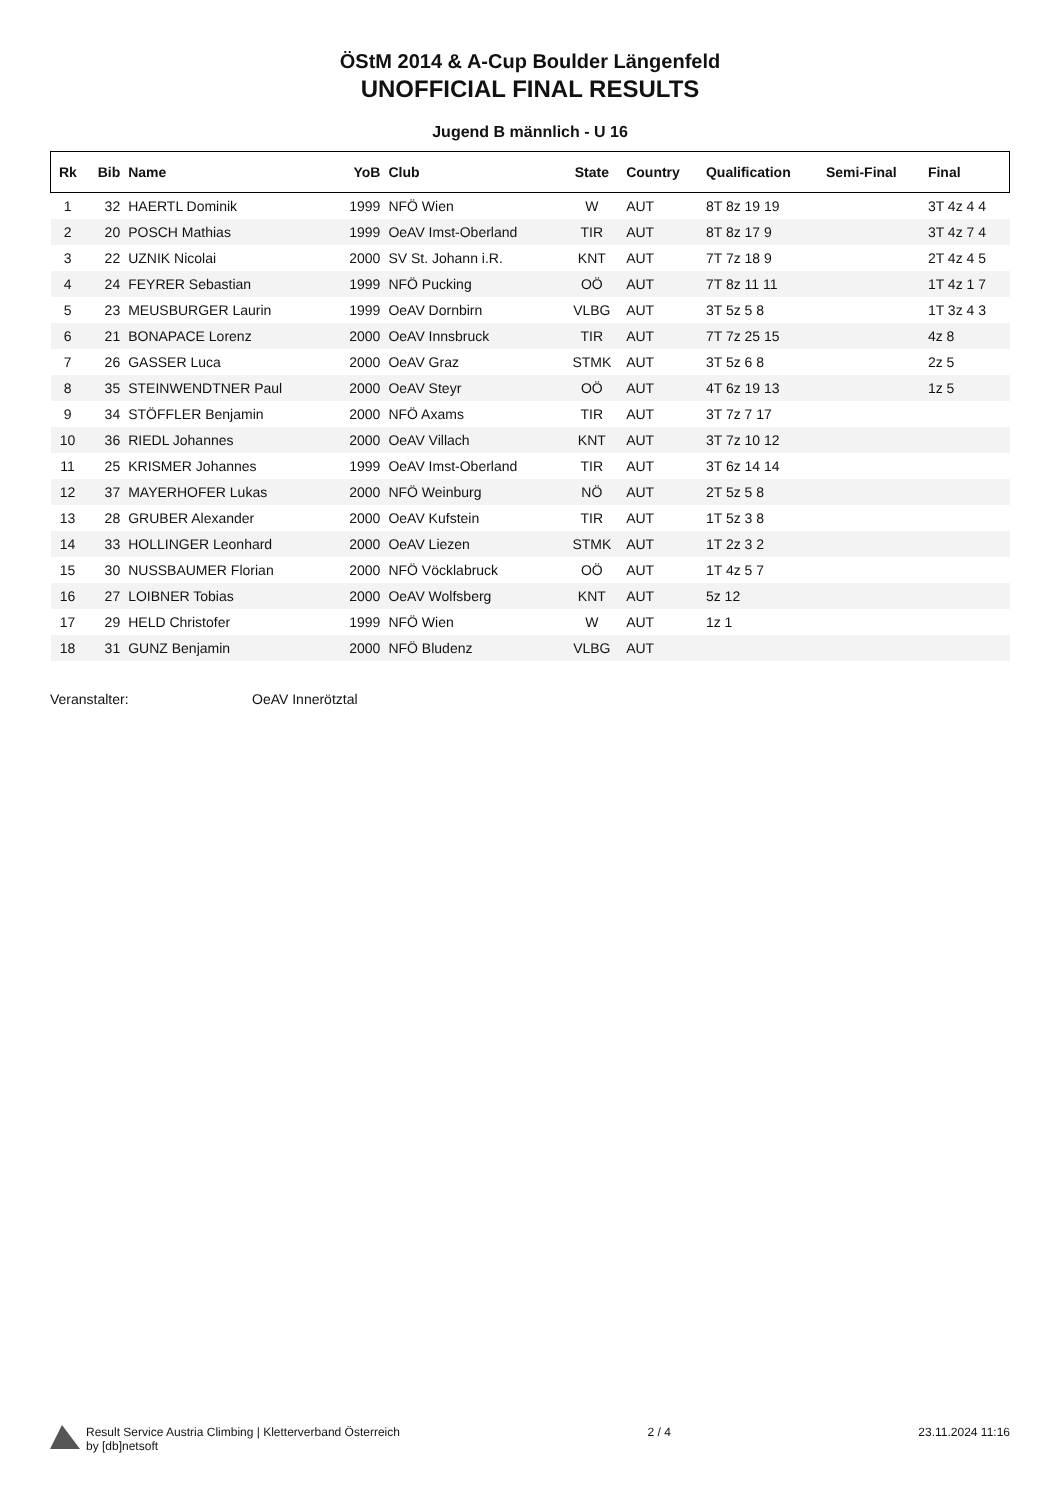ÖStM 2014 & A-Cup Boulder Längenfeld
UNOFFICIAL FINAL RESULTS
Jugend B männlich - U 16
| Rk | Bib | Name | YoB | Club | State | Country | Qualification | Semi-Final | Final |
| --- | --- | --- | --- | --- | --- | --- | --- | --- | --- |
| 1 | 32 | HAERTL Dominik | 1999 | NFÖ Wien | W | AUT | 8T 8z 19 19 | | 3T 4z 4 4 |
| 2 | 20 | POSCH Mathias | 1999 | OeAV Imst-Oberland | TIR | AUT | 8T 8z 17 9 | | 3T 4z 7 4 |
| 3 | 22 | UZNIK Nicolai | 2000 | SV St. Johann i.R. | KNT | AUT | 7T 7z 18 9 | | 2T 4z 4 5 |
| 4 | 24 | FEYRER Sebastian | 1999 | NFÖ Pucking | OÖ | AUT | 7T 8z 11 11 | | 1T 4z 1 7 |
| 5 | 23 | MEUSBURGER Laurin | 1999 | OeAV Dornbirn | VLBG | AUT | 3T 5z 5 8 | | 1T 3z 4 3 |
| 6 | 21 | BONAPACE Lorenz | 2000 | OeAV Innsbruck | TIR | AUT | 7T 7z 25 15 | | 4z 8 |
| 7 | 26 | GASSER Luca | 2000 | OeAV Graz | STMK | AUT | 3T 5z 6 8 | | 2z 5 |
| 8 | 35 | STEINWENDTNER Paul | 2000 | OeAV Steyr | OÖ | AUT | 4T 6z 19 13 | | 1z 5 |
| 9 | 34 | STÖFFLER Benjamin | 2000 | NFÖ Axams | TIR | AUT | 3T 7z 7 17 | | |
| 10 | 36 | RIEDL Johannes | 2000 | OeAV Villach | KNT | AUT | 3T 7z 10 12 | | |
| 11 | 25 | KRISMER Johannes | 1999 | OeAV Imst-Oberland | TIR | AUT | 3T 6z 14 14 | | |
| 12 | 37 | MAYERHOFER Lukas | 2000 | NFÖ Weinburg | NÖ | AUT | 2T 5z 5 8 | | |
| 13 | 28 | GRUBER Alexander | 2000 | OeAV Kufstein | TIR | AUT | 1T 5z 3 8 | | |
| 14 | 33 | HOLLINGER Leonhard | 2000 | OeAV Liezen | STMK | AUT | 1T 2z 3 2 | | |
| 15 | 30 | NUSSBAUMER Florian | 2000 | NFÖ Vöcklabruck | OÖ | AUT | 1T 4z 5 7 | | |
| 16 | 27 | LOIBNER Tobias | 2000 | OeAV Wolfsberg | KNT | AUT | 5z 12 | | |
| 17 | 29 | HELD Christofer | 1999 | NFÖ Wien | W | AUT | 1z 1 | | |
| 18 | 31 | GUNZ Benjamin | 2000 | NFÖ Bludenz | VLBG | AUT | | | |
Veranstalter: OeAV Innerötztal
Result Service Austria Climbing | Kletterverband Österreich
by [db]netsoft
2 / 4 23.11.2024 11:16